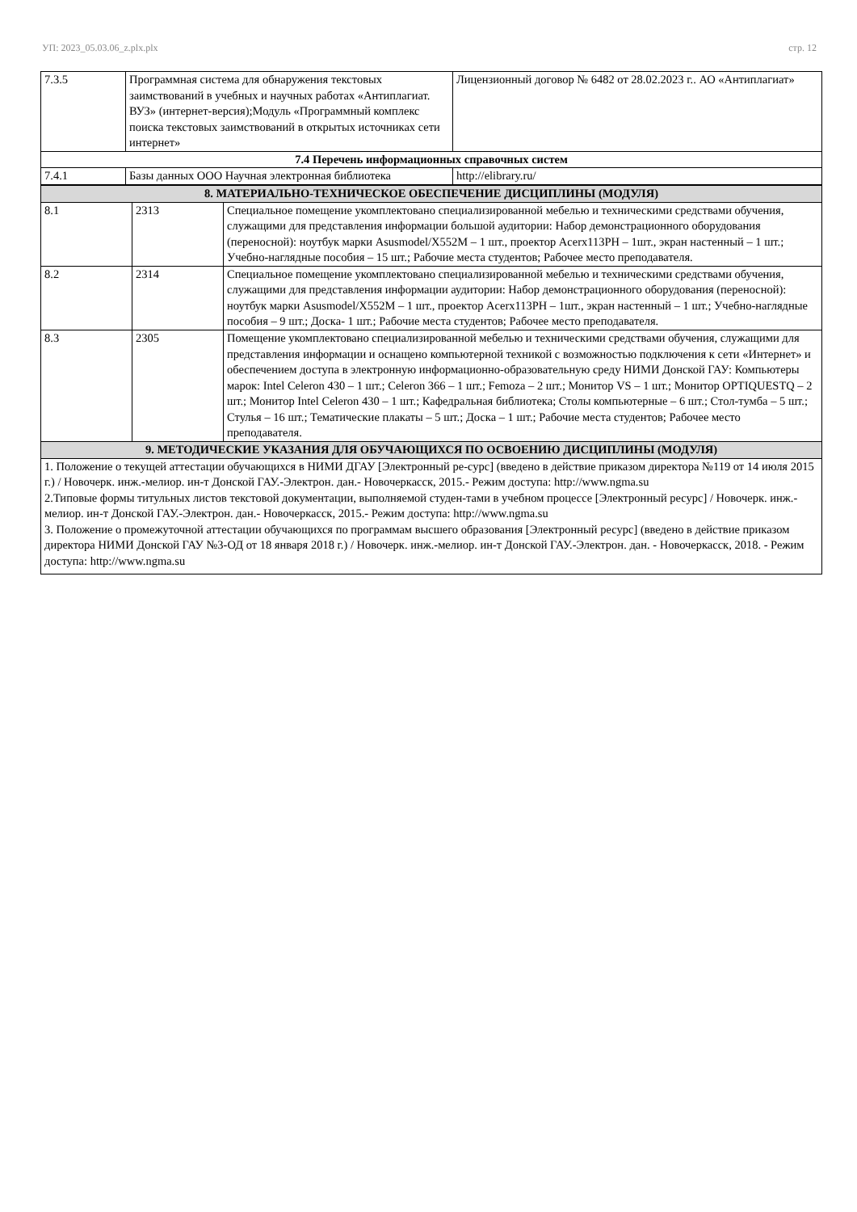УП: 2023_05.03.06_z.plx.plx стр. 12
| 7.3.5 | Программная система для обнаружения текстовых заимствований в учебных и научных работах «Антиплагиат. ВУЗ» (интернет-версия);Модуль «Программный комплекс поиска текстовых заимствований в открытых источниках сети интернет» | Лицензионный договор № 6482 от 28.02.2023 г.. АО «Антиплагиат» |
| 7.4 Перечень информационных справочных систем | | |
| 7.4.1 | Базы данных ООО Научная электронная библиотека | http://elibrary.ru/ |
| 8. МАТЕРИАЛЬНО-ТЕХНИЧЕСКОЕ ОБЕСПЕЧЕНИЕ ДИСЦИПЛИНЫ (МОДУЛЯ) | | |
| 8.1 | 2313 | Специальное помещение укомплектовано специализированной мебелью и техническими средствами обучения, служащими для представления информации большой аудитории: Набор демонстрационного оборудования (переносной): ноутбук марки Asusmodel/X552M – 1 шт., проектор Acerx113PH – 1шт., экран настенный – 1 шт.; Учебно-наглядные пособия – 15 шт.; Рабочие места студентов; Рабочее место преподавателя. |
| 8.2 | 2314 | Специальное помещение укомплектовано специализированной мебелью и техническими средствами обучения, служащими для представления информации аудитории: Набор демонстрационного оборудования (переносной): ноутбук марки Asusmodel/X552M – 1 шт., проектор Acerx113PH – 1шт., экран настенный – 1 шт.; Учебно-наглядные пособия – 9 шт.; Доска- 1 шт.; Рабочие места студентов; Рабочее место преподавателя. |
| 8.3 | 2305 | Помещение укомплектовано специализированной мебелью и техническими средствами обучения, служащими для представления информации и оснащено компьютерной техникой с возможностью подключения к сети «Интернет» и обеспечением доступа в электронную информационно-образовательную среду НИМИ Донской ГАУ: Компьютеры марок: Intel Celeron 430 – 1 шт.; Celeron 366 – 1 шт.; Femoza – 2 шт.; Монитор VS – 1 шт.; Монитор OPTIQUESTQ – 2 шт.; Монитор Intel Celeron 430 – 1 шт.; Кафедральная библиотека; Столы компьютерные – 6 шт.; Стол-тумба – 5 шт.; Стулья – 16 шт.; Тематические плакаты – 5 шт.; Доска – 1 шт.; Рабочие места студентов; Рабочее место преподавателя. |
| 9. МЕТОДИЧЕСКИЕ УКАЗАНИЯ ДЛЯ ОБУЧАЮЩИХСЯ ПО ОСВОЕНИЮ ДИСЦИПЛИНЫ (МОДУЛЯ) | | |
| 1. Положение о текущей аттестации обучающихся в НИМИ ДГАУ [Электронный ре-сурс] (введено в действие приказом директора №119 от 14 июля 2015 г.) / Новочерк. инж.-мелиор. ин-т Донской ГАУ.-Электрон. дан.- Новочеркасск, 2015.- Режим доступа: http://www.ngma.su 2.Типовые формы титульных листов текстовой документации, выполняемой студен-тами в учебном процессе [Электронный ресурс] / Новочерк. инж.-мелиор. ин-т Донской ГАУ.-Электрон. дан.- Новочеркасск, 2015.- Режим доступа: http://www.ngma.su 3. Положение о промежуточной аттестации обучающихся по программам высшего образования [Электронный ресурс] (введено в действие приказом директора НИМИ Донской ГАУ №3-ОД от 18 января 2018 г.) / Новочерк. инж.-мелиор. ин-т Донской ГАУ.-Электрон. дан. - Новочеркасск, 2018. - Режим доступа: http://www.ngma.su | | |